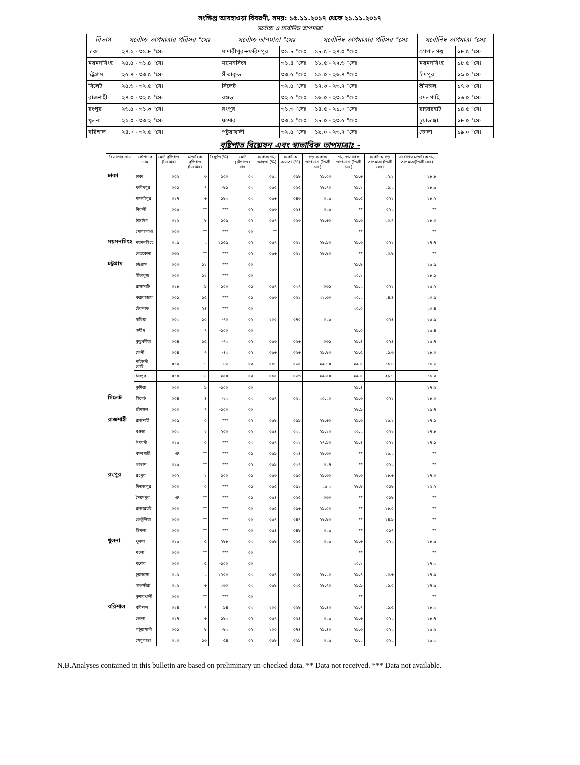সংক্ষিপ্ত আবহাওয়া বিবরণী, সময়: ১৫.১১.২০১৭ থেকে ২১.১১.২০১৭
সর্বোচ্চ ও সর্বোনিম্ন তাপমাত্রা
| বিভাগ | সর্বোচ্চ তাপমাত্রার পরিসর °সেঃ | সর্বোচ্চ তাপমাত্রা °সেঃ | | সর্বোনিম্ন তাপমাত্রার পরিসর °সেঃ | সর্বোনিম্ন তাপমাত্রা °সেঃ | |
| --- | --- | --- | --- | --- | --- | --- |
| ঢাকা | ২৪.২ - ৩১.৮ °সেঃ | মাদারীপুর+ফরিদপুর | ৩১.৮ °সেঃ | ১৮.৫ - ২৪.০ °সেঃ | গোপালগঞ্জ | ১৮.৫ °সেঃ |
| ময়মনসিংহ | ২৫.৫ - ৩১.৪ °সেঃ | ময়মনসিংহ | ৩১.৪ °সেঃ | ১৮.৫ - ২২.৬ °সেঃ | ময়মনসিংহ | ১৮.৫ °সেঃ |
| চট্টগ্রাম | ২৫.৪ - ৩৩.৫ °সেঃ | সীতাকুন্ড | ৩৩.৫ °সেঃ | ১৯.০ - ২৬.৪ °সেঃ | চাঁদপুর | ১৯.০ °সেঃ |
| সিলেট | ২৫.৬ - ৩২.৫ °সেঃ | সিলেট | ৩২.৫ °সেঃ | ১৭.৬ - ২৩.৭ °সেঃ | শ্রীমঙ্গল | ১৭.৬ °সেঃ |
| রাজশাহী | ২৪.০ - ৩২.৫ °সেঃ | বগুড়া | ৩২.৫ °সেঃ | ১৬.০ - ২৩.২ °সেঃ | বদলগাছি | ১৬.০ °সেঃ |
| রংপুর | ২৬.৫ - ৩১.৩ °সেঃ | রংপুর | ৩১.৩ °সেঃ | ১৪.৫ - ২১.০ °সেঃ | রাজারহাট | ১৪.৫ °সেঃ |
| খুলনা | ২২.০ - ৩৩.২ °সেঃ | যশোর | ৩৩.২ °সেঃ | ১৮.০ - ২৩.৫ °সেঃ | চুয়াডাঙ্গা | ১৮.০ °সেঃ |
| বরিশাল | ২৪.০ - ৩২.৫ °সেঃ | পটুয়াখালী | ৩২.৫ °সেঃ | ১৯.০ - ২৩.৭ °সেঃ | ভোলা | ১৯.০ °সেঃ |
বৃষ্টিপাত বিশ্লেষন এবং স্বাভাবিক তাপমাত্রাঃ -
| বিভাগের নাম | স্টেশনের নাম | মোট বৃষ্টিপাত (মিঃমিঃ) | স্বাভাবিক বৃষ্টিপাত (মিঃমিঃ) | বিছ্যুতি(%) | মোট বৃষ্টিপাতের দিন | সর্বোচ্চ গড় আদ্রতা (%) | সর্বোনিম্ন আদ্রতা (%) | গড় সর্বোচ্চ তাপমাত্রা (ডিগ্রী সেঃ) | গড় স্বাভাবিক তাপমাত্রা (ডিগ্রী সেঃ) | সর্বোনিম্ন গড় তাপমাত্রা (ডিগ্রী সেঃ) | সর্বোনিম্ন স্বাভাবিক গড় তাপমাত্রা(ডিগ্রী সেঃ) |
| --- | --- | --- | --- | --- | --- | --- | --- | --- | --- | --- | --- |
| ঢাকা | ঢাকা | ০০৬ | ৩ | ১০০ | ০৩ | ০৯২ | ০৫৮ | ২৯.০০ | ২৯.৬ | ২২.১ | ১৮.৮ |
| | ফরিদপুর | ০০১ | ৭ | -৮১ | ০৩ | ০৯৫ | ০৬৫ | ২৮.৭০ | ২৯.১ | ২১.২ | ১৮.৯ |
| | মাদারীপুর | ০১৭ | ৬ | ১৮৩ | ০৩ | ০৯৬ | ০৪৩ | ০২৯ | ২৯.৫ | ০২১ | ১৮.২ |
| | নিকলী | ০০৯ | ** | *** | ০২ | ০৯৩ | ০৬৪ | ০২৯ | ** | ০২২ | ** |
| | টাঙ্গাইল | ০১৬ | ৮ | ১০৫ | ০২ | ০৯৭ | ০৬৩ | ২৮.৬০ | ২৯.৩ | ২০.৭ | ১৮.০ |
| | গোপালগঞ্জ | ০০০ | ** | *** | ০০ | ** | | | ** | | ** |
| ময়মনসিংহ | ময়মনসিংহ | ০২৫ | ২ | ১১৫৫ | ০২ | ০৯৭ | ০৬১ | ২৮.৯০ | ২৯.৩ | ০২১ | ১৭.৭ |
| | নেত্রকোনা | ০৩৬ | ** | *** | ০২ | ০৯৬ | ০৬১ | ২৮.৮০ | ** | ২০.৮ | ** |
| চট্টগ্রাম | চট্টগ্রাম | ০০০ | ১১ | *** | ০০ | | | | ২৯.৮ | | ১৯.৫ |
| | সীতাকুন্ড | ০০০ | ১১ | *** | ০০ | | | | ৩০.১ | | ১৮.১ |
| | রাঙ্গামাটি | ০১৮ | ৯ | ১০০ | ০১ | ০৯৭ | ০৩৭ | ০৩১ | ২৯.২ | ০২১ | ১৯.২ |
| | কক্সবাজার | ০০১ | ১৫ | *** | ০১ | ০৯৩ | ০৬১ | ৩১.৩০ | ৩০.২ | ২৪.৪ | ২০.৫ |
| | টেকনাফ | ০০০ | ২৪ | *** | ০০ | | | | ৩০.০ | | ২০.৪ |
| | হাতিয়া | ০০৩ | ১০ | -৭০ | ০২ | ১০০ | ০৭০ | ০২৯ | | ০২৪ | ১৯.৫ |
| | সন্দ্বীপ | ০০০ | ৭ | -১০০ | ০০ | | | | ২৯.০ | | ১৯.৪ |
| | কুতুবদীয়া | ০০৪ | ১৫ | -৭৩ | ০২ | ০৯৩ | ০৬৬ | ০৩১ | ২৯.৪ | ০২৪ | ১৯.৭ |
| | ফেনী | ০০৪ | ৭ | -৪৩ | ০২ | ০৯৬ | ০৬৬ | ২৯.৮০ | ২৯.৫ | ২১.৩ | ১৮.০ |
| | মাইজদী কোর্ট | ০১৩ | ৭ | ৮৬ | ০৩ | ০৯৭ | ০৬৫ | ২৯.৭০ | ২৯.০ | ১৯.৮ | ১৯.৬ |
| | চাঁদপুর | ০১৪ | ৪ | ২৫০ | ০৩ | ০৯৫ | ০৬৬ | ২৯.৫০ | ২৯.০ | ২১.৭ | ১৯.৩ |
| | কুমিল্লা | ০০০ | ৯ | -১০০ | ০০ | | | | ২৯.৪ | | ১৭.৬ |
| সিলেট | সিলেট | ০০৪ | ৪ | -১৩ | ০৩ | ০৯৭ | ০৬২ | ৩০.২০ | ২৯.৩ | ০২১ | ১৮.০ |
| | শ্রীমঙ্গল | ০০০ | ৭ | -১০০ | ০০ | | | | ২৮.৯ | | ১৫.৭ |
| রাজশাহী | রাজশাহী | ০০৫ | ০ | *** | ০২ | ০৯৮ | ০৫৯ | ২৮.৬০ | ২৯.৩ | ১৯.১ | ১৭.১ |
| | বগুড়া | ০০৩ | ১ | ২০০ | ০২ | ০৯৪ | ০৩২ | ২৯.১০ | ৩০.২ | ০২১ | ১৭.৮ |
| | ঈশ্বরদী | ০১৯ | ০ | *** | ০৩ | ০৯৭ | ০৩১ | ২৭.৯০ | ২৯.৪ | ০২১ | ১৭.১ |
| | বদলগাছী | ঞ | ** | *** | ০১ | ০৯৯ | ০৩৪ | ২৮.৩০ | ** | ১৯.২ | ** |
| | তাড়াশ | ০১৯ | ** | *** | ০২ | ০৯৯ | ০৩৭ | ০২৭ | ** | ০২২ | ** |
| রংপুর | রংপুর | ০০২ | ১ | ১০০ | ০১ | ০৯৩ | ০৫০ | ২৯.৩০ | ২৮.৩ | ১৮.৬ | ১৭.০ |
| | দিনাজপুর | ০০০ | ০ | *** | ০১ | ০৯৫ | ০৫১ | ২৯.৩ | ২৮.৮ | ০১৮ | ১৬.২ |
| | সৈয়দপুর | ঞ | ** | *** | ০১ | ০৯৪ | ০৬৫ | ০৩০ | ** | ০১৮ | ** |
| | রাজারহাট | ০০০ | ** | *** | ০০ | ০৯৫ | ০৫৬ | ২৯.০০ | ** | ১৮.০ | ** |
| | তেতুঁলিয়া | ০০০ | ** | *** | ০০ | ০৯৭ | ০৪৭ | ২৮.৮০ | ** | ১৪.৯ | ** |
| | ডিমলা | ০০০ | ** | *** | ০০ | ০৯৪ | ০৪৮ | ০২৯ | ** | ০১৭ | ** |
| খুলনা | খুলনা | ০১৯ | ৫ | ২৮৮ | ০৩ | ০৯৮ | ০৬৫ | ০২৯ | ২৯.৬ | ০২২ | ১৮.৯ |
| | মংলা | ০০০ | ** | *** | ০০ | | | | ** | | ** |
| | যশোর | ০০০ | ৫ | -১০০ | ০০ | | | | ৩০.১ | | ১৭.৩ |
| | চুয়াডাঙ্গা | ০২৬ | ২ | ১২০০ | ০৩ | ০৯৭ | ০৬৮ | ২৮.২০ | ২৯.৭ | ২০.৬ | ১৭.৫ |
| | সাতক্ষীরা | ০২৬ | ৬ | ৩৩০ | ০৩ | ০৯৮ | ০৩৫ | ২৮.৭০ | ২৯.৯ | ২১.০ | ১৭.৯ |
| | কুমারখালী | ০০০ | ** | *** | ০০ | | | | ** | | ** |
| বরিশাল | বরিশাল | ০১৪ | ৭ | ৯৪ | ০৩ | ১০০ | ০৬৮ | ২৯.৪০ | ২৯.৭ | ২১.৫ | ১৮.৩ |
| | ভোলা | ০১৭ | ৬ | ১৮৩ | ০২ | ০৯৭ | ০৬৪ | ০২৯ | ২৯.৬ | ০২২ | ১৮.৭ |
| | পটুয়াখালী | ০০১ | ৮ | -৮৩ | ০২ | ১০০ | ০৭৪ | ২৯.৪০ | ২৯.৩ | ০২২ | ১৯.৬ |
| | খেপুপাড়া | ০২০ | ১৩ | ৫৪ | ০২ | ০৯৮ | ০৬৯ | ০২৯ | ২৯.২ | ০২২ | ১৯.৩ |
N.B.Analyses contained in this bulletin are based on preliminary un-checked data. ** Data not received. *** Data not available.